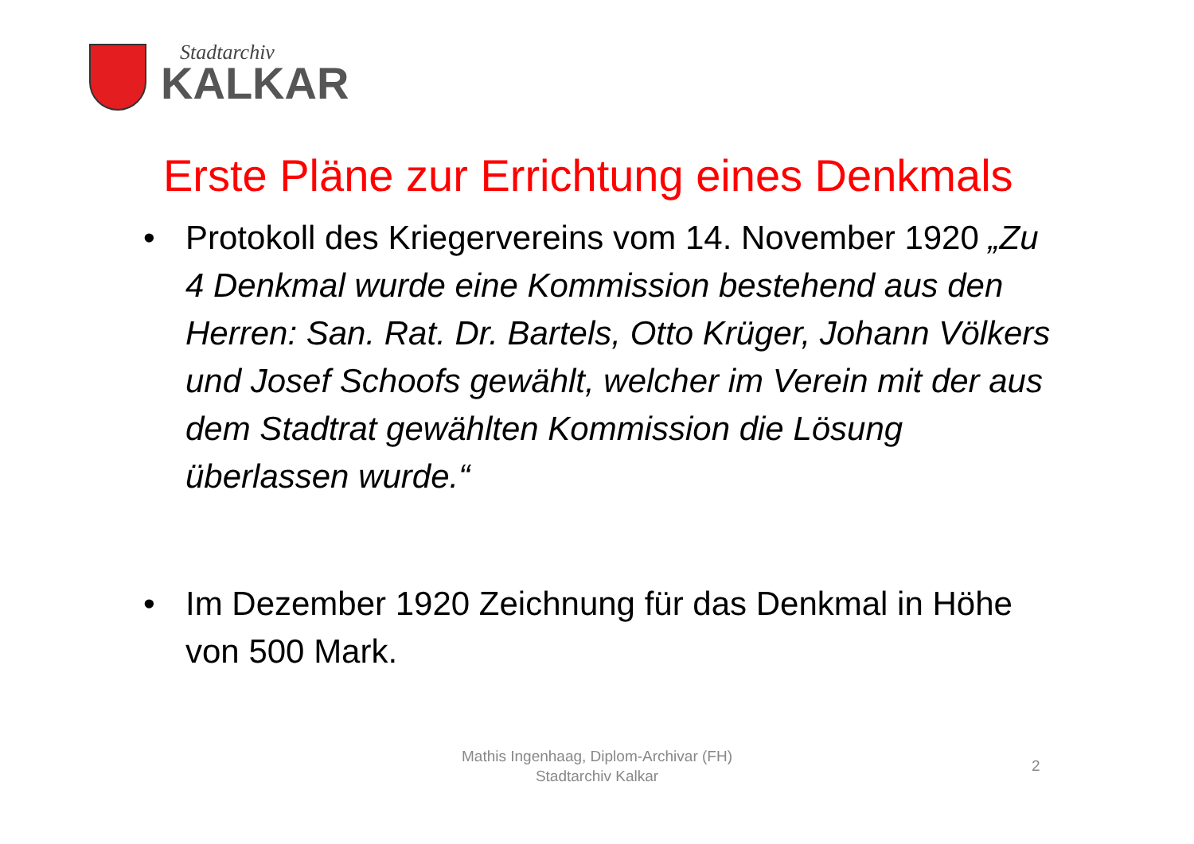Stadtarchiv
KALKAR
Erste Pläne zur Errichtung eines Denkmals
• Protokoll des Kriegervereins vom 14. November 1920 „Zu 4 Denkmal wurde eine Kommission bestehend aus den Herren: San. Rat. Dr. Bartels, Otto Krüger, Johann Völkers und Josef Schoofs gewählt, welcher im Verein mit der aus dem Stadtrat gewählten Kommission die Lösung überlassen wurde.“
• Im Dezember 1920 Zeichnung für das Denkmal in Höhe von 500 Mark.
Mathis Ingenhaag, Diplom-Archivar (FH)
Stadtarchiv Kalkar
2